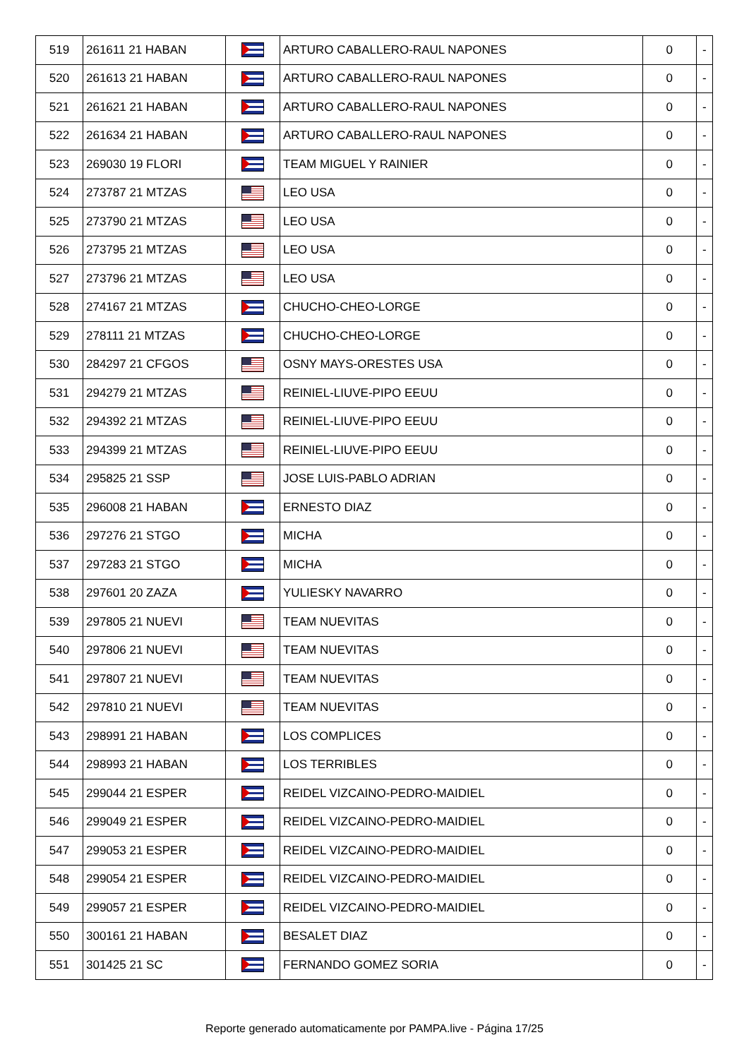| 519 | 261611 21 HABAN | | ARTURO CABALLERO-RAUL NAPONES | 0 | - |
| 520 | 261613 21 HABAN | | ARTURO CABALLERO-RAUL NAPONES | 0 | - |
| 521 | 261621 21 HABAN | | ARTURO CABALLERO-RAUL NAPONES | 0 | - |
| 522 | 261634 21 HABAN | | ARTURO CABALLERO-RAUL NAPONES | 0 | - |
| 523 | 269030 19 FLORI | | TEAM MIGUEL Y RAINIER | 0 | - |
| 524 | 273787 21 MTZAS | | LEO USA | 0 | - |
| 525 | 273790 21 MTZAS | | LEO USA | 0 | - |
| 526 | 273795 21 MTZAS | | LEO USA | 0 | - |
| 527 | 273796 21 MTZAS | | LEO USA | 0 | - |
| 528 | 274167 21 MTZAS | | CHUCHO-CHEO-LORGE | 0 | - |
| 529 | 278111 21 MTZAS | | CHUCHO-CHEO-LORGE | 0 | - |
| 530 | 284297 21 CFGOS | | OSNY MAYS-ORESTES USA | 0 | - |
| 531 | 294279 21 MTZAS | | REINIEL-LIUVE-PIPO EEUU | 0 | - |
| 532 | 294392 21 MTZAS | | REINIEL-LIUVE-PIPO EEUU | 0 | - |
| 533 | 294399 21 MTZAS | | REINIEL-LIUVE-PIPO EEUU | 0 | - |
| 534 | 295825 21 SSP | | JOSE LUIS-PABLO ADRIAN | 0 | - |
| 535 | 296008 21 HABAN | | ERNESTO DIAZ | 0 | - |
| 536 | 297276 21 STGO | | MICHA | 0 | - |
| 537 | 297283 21 STGO | | MICHA | 0 | - |
| 538 | 297601 20 ZAZA | | YULIESKY NAVARRO | 0 | - |
| 539 | 297805 21 NUEVI | | TEAM NUEVITAS | 0 | - |
| 540 | 297806 21 NUEVI | | TEAM NUEVITAS | 0 | - |
| 541 | 297807 21 NUEVI | | TEAM NUEVITAS | 0 | - |
| 542 | 297810 21 NUEVI | | TEAM NUEVITAS | 0 | - |
| 543 | 298991 21 HABAN | | LOS COMPLICES | 0 | - |
| 544 | 298993 21 HABAN | | LOS TERRIBLES | 0 | - |
| 545 | 299044 21 ESPER | | REIDEL VIZCAINO-PEDRO-MAIDIEL | 0 | - |
| 546 | 299049 21 ESPER | | REIDEL VIZCAINO-PEDRO-MAIDIEL | 0 | - |
| 547 | 299053 21 ESPER | | REIDEL VIZCAINO-PEDRO-MAIDIEL | 0 | - |
| 548 | 299054 21 ESPER | | REIDEL VIZCAINO-PEDRO-MAIDIEL | 0 | - |
| 549 | 299057 21 ESPER | | REIDEL VIZCAINO-PEDRO-MAIDIEL | 0 | - |
| 550 | 300161 21 HABAN | | BESALET DIAZ | 0 | - |
| 551 | 301425 21 SC | | FERNANDO GOMEZ SORIA | 0 | - |
Reporte generado automaticamente por PAMPA.live - Página 17/25